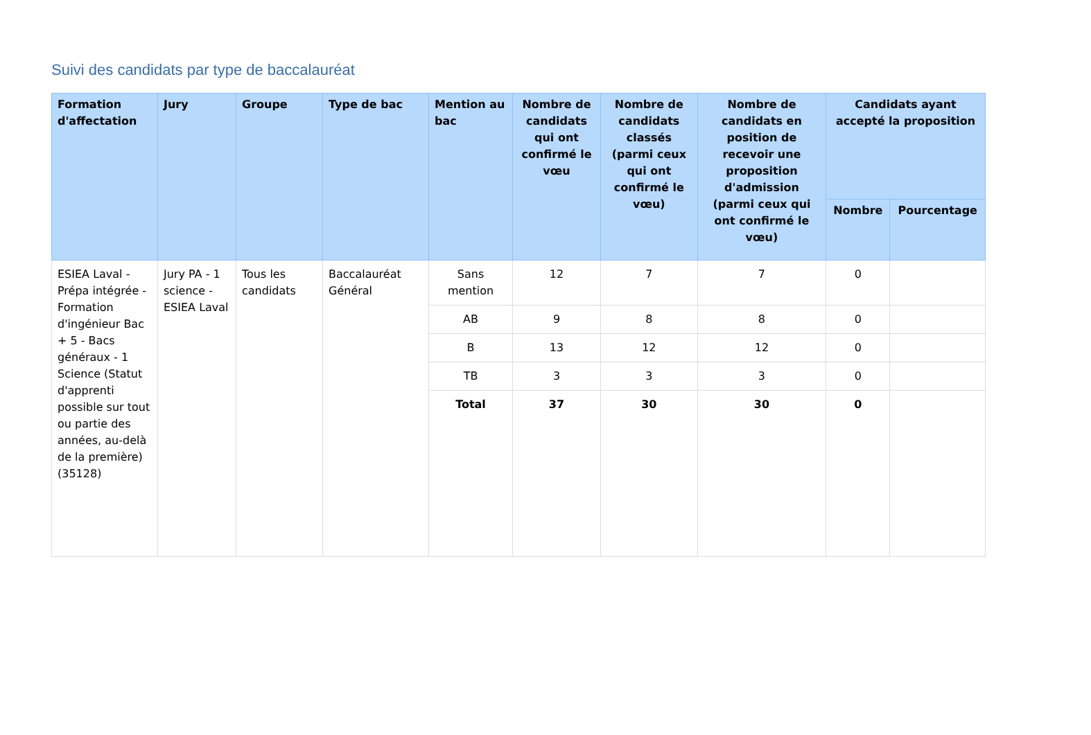Suivi des candidats par type de baccalauréat
| Formation d'affectation | Jury | Groupe | Type de bac | Mention au bac | Nombre de candidats qui ont confirmé le vœu | Nombre de candidats classés (parmi ceux qui ont confirmé le vœu) | Nombre de candidats en position de recevoir une proposition d'admission (parmi ceux qui ont confirmé le vœu) | Candidats ayant accepté la proposition | |
| --- | --- | --- | --- | --- | --- | --- | --- | --- | --- |
| | | | | | | | | Nombre | Pourcentage |
| ESIEA Laval - Prépa intégrée - Formation d'ingénieur Bac + 5 - Bacs généraux - 1 Science (Statut d'apprenti possible sur tout ou partie des années, au-delà de la première) (35128) | Jury PA - 1 science - ESIEA Laval | Tous les candidats | Baccalauréat Général | Sans mention | 12 | 7 | 7 | 0 | |
| | | | | AB | 9 | 8 | 8 | 0 | |
| | | | | B | 13 | 12 | 12 | 0 | |
| | | | | TB | 3 | 3 | 3 | 0 | |
| | | | | Total | 37 | 30 | 30 | 0 | |